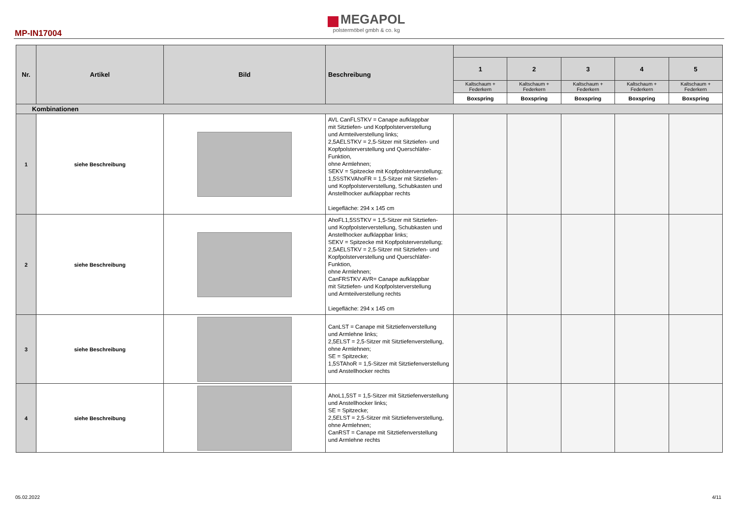MP-IN17004
MEGAPOL
polstermöbel gmbh & co. kg
| Nr. | Artikel | Bild | Beschreibung | | | | | |
| --- | --- | --- | --- | --- | --- | --- | --- | --- |
| | | | | 1 | 2 | 3 | 4 | 5 |
| | | | | Kaltschaum + Federkern | Kaltschaum + Federkern | Kaltschaum + Federkern | Kaltschaum + Federkern | Kaltschaum + Federkern |
| | | | | Boxspring | Boxspring | Boxspring | Boxspring | Boxspring |
| Kombinationen | | | | | | | | |
| 1 | siehe Beschreibung | | AVL CanFLSTKV = Canape aufklappbar mit Sitztiefen- und Kopfpolsterverstellung und Armteilverstellung links; 2,5AELSTKV = 2,5-Sitzer mit Sitztiefen- und Kopfpolsterverstellung und Querschläfer-Funktion, ohne Armlehnen; SEKV = Spitzecke mit Kopfpolsterverstellung; 1,5SSTKVAhoFR = 1,5-Sitzer mit Sitztiefen- und Kopfpolsterverstellung, Schubkasten und Anstellhocker aufklappbar rechts Liegefläche: 294 x 145 cm | | | | | |
| 2 | siehe Beschreibung | | AhoFL1,5SSTKV = 1,5-Sitzer mit Sitztiefen- und Kopfpolsterverstellung, Schubkasten und Anstellhocker aufklappbar links; SEKV = Spitzecke mit Kopfpolsterverstellung; 2,5AELSTKV = 2,5-Sitzer mit Sitztiefen- und Kopfpolsterverstellung und Querschläfer-Funktion, ohne Armlehnen; CanFRSTKV AVR= Canape aufklappbar mit Sitztiefen- und Kopfpolsterverstellung und Armteilverstellung rechts Liegefläche: 294 x 145 cm | | | | | |
| 3 | siehe Beschreibung | | CanLST = Canape mit Sitztiefenverstellung und Armlehne links; 2,5ELST = 2,5-Sitzer mit Sitztiefenverstellung, ohne Armlehnen; SE = Spitzecke; 1,5STAhoR = 1,5-Sitzer mit Sitztiefenverstellung und Anstellhocker rechts | | | | | |
| 4 | siehe Beschreibung | | AhoL1,5ST = 1,5-Sitzer mit Sitztiefenverstellung und Anstellhocker links; SE = Spitzecke; 2,5ELST = 2,5-Sitzer mit Sitztiefenverstellung, ohne Armlehnen; CanRST = Canape mit Sitztiefenverstellung und Armlehne rechts | | | | | |
05.02.2022 4/11